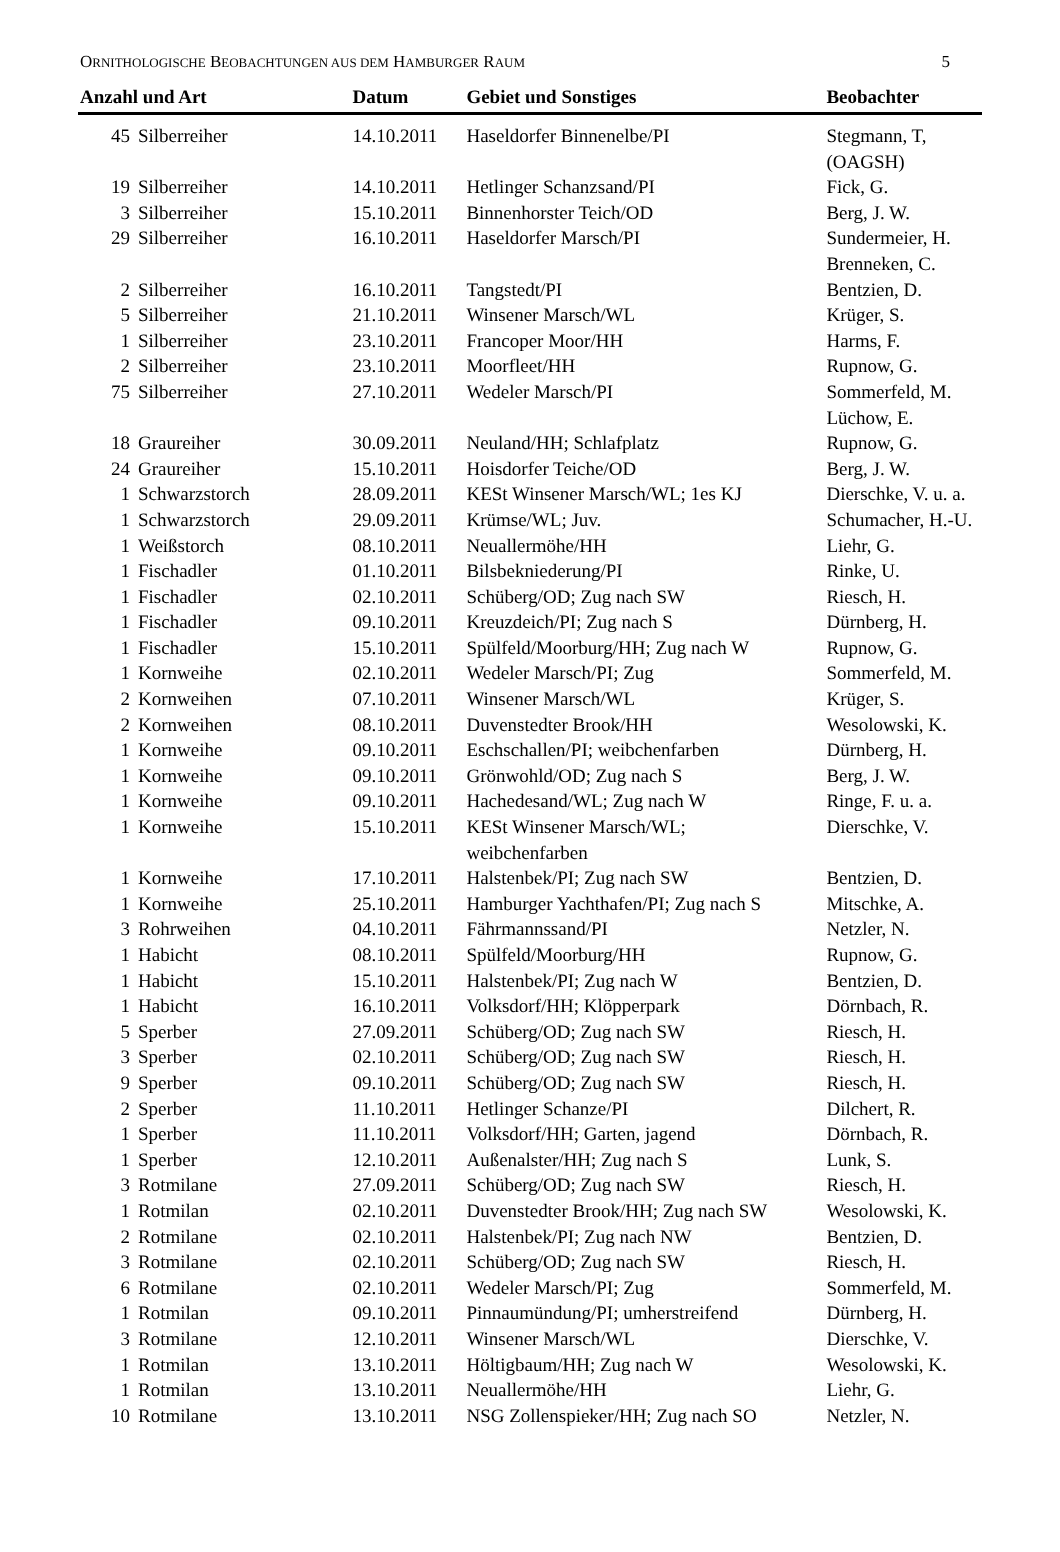ORNITHOLOGISCHE BEOBACHTUNGEN AUS DEM HAMBURGER RAUM 5
| Anzahl und Art | | Datum | Gebiet und Sonstiges | Beobachter |
| --- | --- | --- | --- | --- |
| 45 | Silberreiher | 14.10.2011 | Haseldorfer Binnenelbe/PI | Stegmann, T, (OAGSH) |
| 19 | Silberreiher | 14.10.2011 | Hetlinger Schanzsand/PI | Fick, G. |
| 3 | Silberreiher | 15.10.2011 | Binnenhorster Teich/OD | Berg, J. W. |
| 29 | Silberreiher | 16.10.2011 | Haseldorfer Marsch/PI | Sundermeier, H. Brenneken, C. |
| 2 | Silberreiher | 16.10.2011 | Tangstedt/PI | Bentzien, D. |
| 5 | Silberreiher | 21.10.2011 | Winsener Marsch/WL | Krüger, S. |
| 1 | Silberreiher | 23.10.2011 | Francoper Moor/HH | Harms, F. |
| 2 | Silberreiher | 23.10.2011 | Moorfleet/HH | Rupnow, G. |
| 75 | Silberreiher | 27.10.2011 | Wedeler Marsch/PI | Sommerfeld, M. Lüchow, E. |
| 18 | Graureiher | 30.09.2011 | Neuland/HH; Schlafplatz | Rupnow, G. |
| 24 | Graureiher | 15.10.2011 | Hoisdorfer Teiche/OD | Berg, J. W. |
| 1 | Schwarzstorch | 28.09.2011 | KESt Winsener Marsch/WL; 1es KJ | Dierschke, V. u. a. |
| 1 | Schwarzstorch | 29.09.2011 | Krümse/WL; Juv. | Schumacher, H.-U. |
| 1 | Weißstorch | 08.10.2011 | Neuallermöhe/HH | Liehr, G. |
| 1 | Fischadler | 01.10.2011 | Bilsbekniederung/PI | Rinke, U. |
| 1 | Fischadler | 02.10.2011 | Schüberg/OD; Zug nach SW | Riesch, H. |
| 1 | Fischadler | 09.10.2011 | Kreuzdeich/PI; Zug nach S | Dürnberg, H. |
| 1 | Fischadler | 15.10.2011 | Spülfeld/Moorburg/HH; Zug nach W | Rupnow, G. |
| 1 | Kornweihe | 02.10.2011 | Wedeler Marsch/PI; Zug | Sommerfeld, M. |
| 2 | Kornweihen | 07.10.2011 | Winsener Marsch/WL | Krüger, S. |
| 2 | Kornweihen | 08.10.2011 | Duvenstedter Brook/HH | Wesolowski, K. |
| 1 | Kornweihe | 09.10.2011 | Eschschallen/PI; weibchenfarben | Dürnberg, H. |
| 1 | Kornweihe | 09.10.2011 | Grönwohld/OD; Zug nach S | Berg, J. W. |
| 1 | Kornweihe | 09.10.2011 | Hachedesand/WL; Zug nach W | Ringe, F. u. a. |
| 1 | Kornweihe | 15.10.2011 | KESt Winsener Marsch/WL; weibchenfarben | Dierschke, V. |
| 1 | Kornweihe | 17.10.2011 | Halstenbek/PI; Zug nach SW | Bentzien, D. |
| 1 | Kornweihe | 25.10.2011 | Hamburger Yachthafen/PI; Zug nach S | Mitschke, A. |
| 3 | Rohrweihen | 04.10.2011 | Fährmannssand/PI | Netzler, N. |
| 1 | Habicht | 08.10.2011 | Spülfeld/Moorburg/HH | Rupnow, G. |
| 1 | Habicht | 15.10.2011 | Halstenbek/PI; Zug nach W | Bentzien, D. |
| 1 | Habicht | 16.10.2011 | Volksdorf/HH; Klöpperpark | Dörnbach, R. |
| 5 | Sperber | 27.09.2011 | Schüberg/OD; Zug nach SW | Riesch, H. |
| 3 | Sperber | 02.10.2011 | Schüberg/OD; Zug nach SW | Riesch, H. |
| 9 | Sperber | 09.10.2011 | Schüberg/OD; Zug nach SW | Riesch, H. |
| 2 | Sperber | 11.10.2011 | Hetlinger Schanze/PI | Dilchert, R. |
| 1 | Sperber | 11.10.2011 | Volksdorf/HH; Garten, jagend | Dörnbach, R. |
| 1 | Sperber | 12.10.2011 | Außenalster/HH; Zug nach S | Lunk, S. |
| 3 | Rotmilane | 27.09.2011 | Schüberg/OD; Zug nach SW | Riesch, H. |
| 1 | Rotmilan | 02.10.2011 | Duvenstedter Brook/HH; Zug nach SW | Wesolowski, K. |
| 2 | Rotmilane | 02.10.2011 | Halstenbek/PI; Zug nach NW | Bentzien, D. |
| 3 | Rotmilane | 02.10.2011 | Schüberg/OD; Zug nach SW | Riesch, H. |
| 6 | Rotmilane | 02.10.2011 | Wedeler Marsch/PI; Zug | Sommerfeld, M. |
| 1 | Rotmilan | 09.10.2011 | Pinnaumündung/PI; umherstreifend | Dürnberg, H. |
| 3 | Rotmilane | 12.10.2011 | Winsener Marsch/WL | Dierschke, V. |
| 1 | Rotmilan | 13.10.2011 | Höltigbaum/HH; Zug nach W | Wesolowski, K. |
| 1 | Rotmilan | 13.10.2011 | Neuallermöhe/HH | Liehr, G. |
| 10 | Rotmilane | 13.10.2011 | NSG Zollenspieker/HH; Zug nach SO | Netzler, N. |